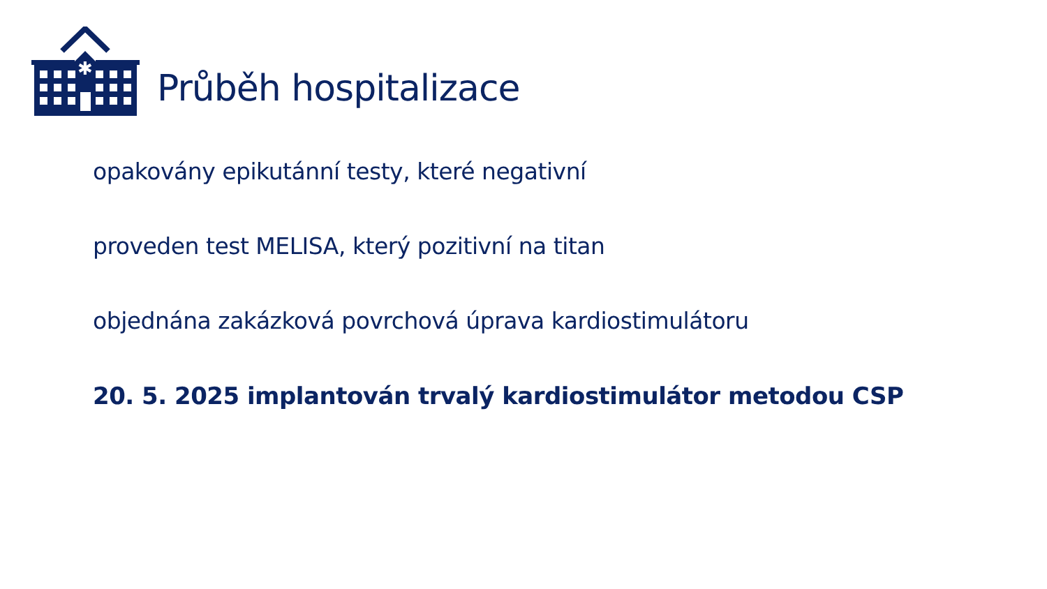✱
Průběh hospitalizace
opakovány epikutánní testy, které negativní
proveden test MELISA, který pozitivní na titan
objednána zakázková povrchová úprava kardiostimulátoru
20. 5. 2025 implantován trvalý kardiostimulátor metodou CSP